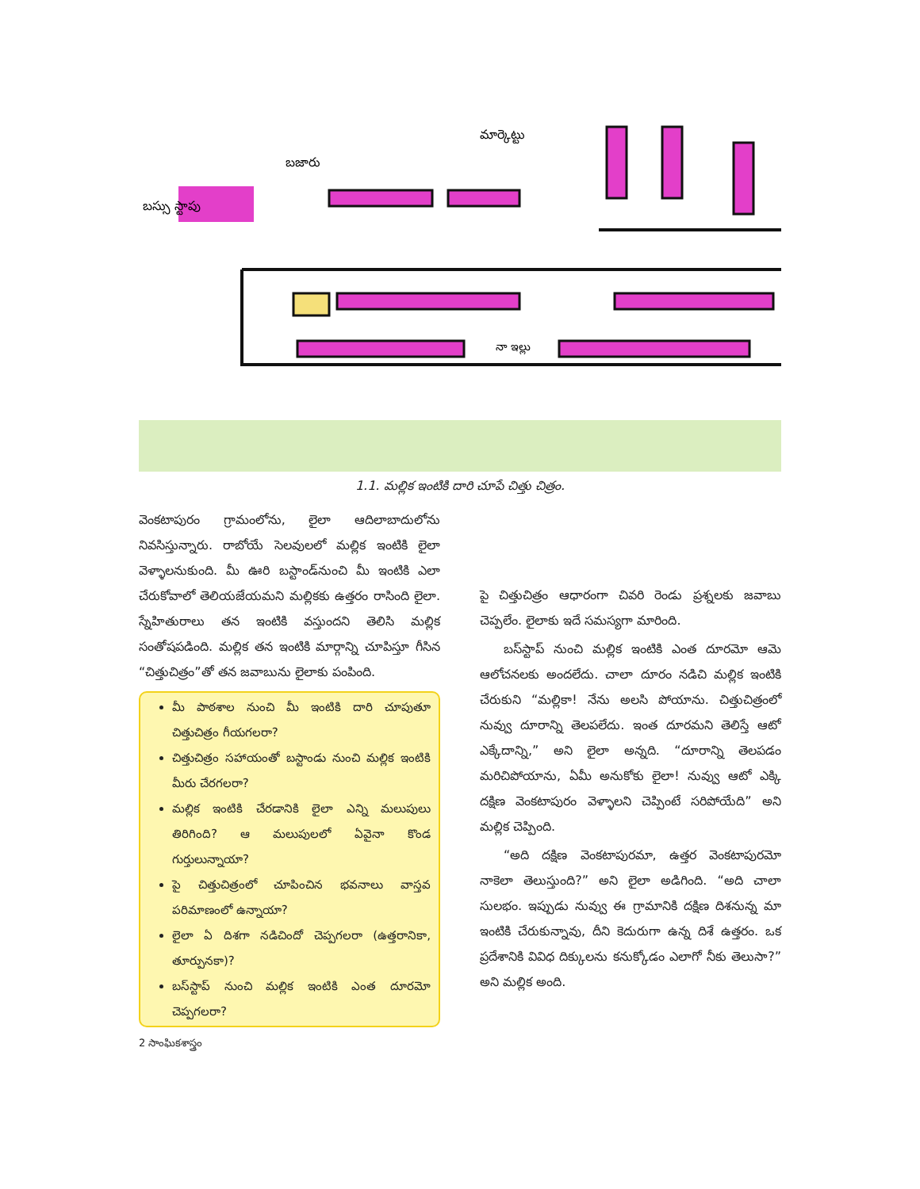మార్కెట్టు
బజారు
బస్సు స్టాపు
నా ఇల్లు
1.1. మల్లిక ఇంటికి దారి చూపే చిత్తు చిత్రం.
వెంకటాపురం గ్రామంలోను, లైలా ఆదిలాబాదులోను నివసిస్తున్నారు. రాబోయే సెలవులలో మల్లిక ఇంటికి లైలా వెళ్ళాలనుకుంది. మీ ఊరి బస్టాండ్‌నుంచి మీ ఇంటికి ఎలా చేరుకోవాలో తెలియజేయమని మల్లికకు ఉత్తరం రాసింది లైలా. స్నేహితురాలు తన ఇంటికి వస్తుందని తెలిసి మల్లిక సంతోషపడింది. మల్లిక తన ఇంటికి మార్గాన్ని చూపిస్తూ గీసిన “చిత్తుచిత్రం”తో తన జవాబును లైలాకు పంపింది.
మీ పాఠశాల నుంచి మీ ఇంటికి దారి చూపుతూ చిత్తుచిత్రం గీయగలరా?
చిత్తుచిత్రం సహాయంతో బస్టాండు నుంచి మల్లిక ఇంటికి మీరు చేరగలరా?
మల్లిక ఇంటికి చేరడానికి లైలా ఎన్ని మలుపులు తిరిగింది? ఆ మలుపులలో ఏవైనా కొండ గుర్తులున్నాయా?
పై చిత్తుచిత్రంలో చూపించిన భవనాలు వాస్తవ పరిమాణంలో ఉన్నాయా?
లైలా ఏ దిశగా నడిచిందో చెప్పగలరా (ఉత్తరానికా, తూర్పునకా)?
బస్‌స్టాప్ నుంచి మల్లిక ఇంటికి ఎంత దూరమో చెప్పగలరా?
2 సాంఘికశాస్త్రం
పై చిత్తుచిత్రం ఆధారంగా చివరి రెండు ప్రశ్నలకు జవాబు చెప్పలేం. లైలాకు ఇదే సమస్యగా మారింది.
బస్‌స్టాప్ నుంచి మల్లిక ఇంటికి ఎంత దూరమో ఆమె ఆలోచనలకు అందలేదు. చాలా దూరం నడిచి మల్లిక ఇంటికి చేరుకుని “మల్లికా! నేను అలసి పోయాను. చిత్తుచిత్రంలో నువ్వు దూరాన్ని తెలపలేదు. ఇంత దూరమని తెలిస్తే ఆటో ఎక్కేదాన్ని,” అని లైలా అన్నది. “దూరాన్ని తెలపడం మరిచిపోయాను, ఏమీ అనుకోకు లైలా! నువ్వు ఆటో ఎక్కి దక్షిణ వెంకటాపురం వెళ్ళాలని చెప్పింటే సరిపోయేది” అని మల్లిక చెప్పింది.
“అది దక్షిణ వెంకటాపురమా, ఉత్తర వెంకటాపురమో నాకెలా తెలుస్తుంది?” అని లైలా అడిగింది. “అది చాలా సులభం. ఇప్పుడు నువ్వు ఈ గ్రామానికి దక్షిణ దిశనున్న మా ఇంటికి చేరుకున్నావు, దీని కెదురుగా ఉన్న దిశే ఉత్తరం. ఒక ప్రదేశానికి వివిధ దిక్కులను కనుక్కోడం ఎలాగో నీకు తెలుసా?” అని మల్లిక అంది.